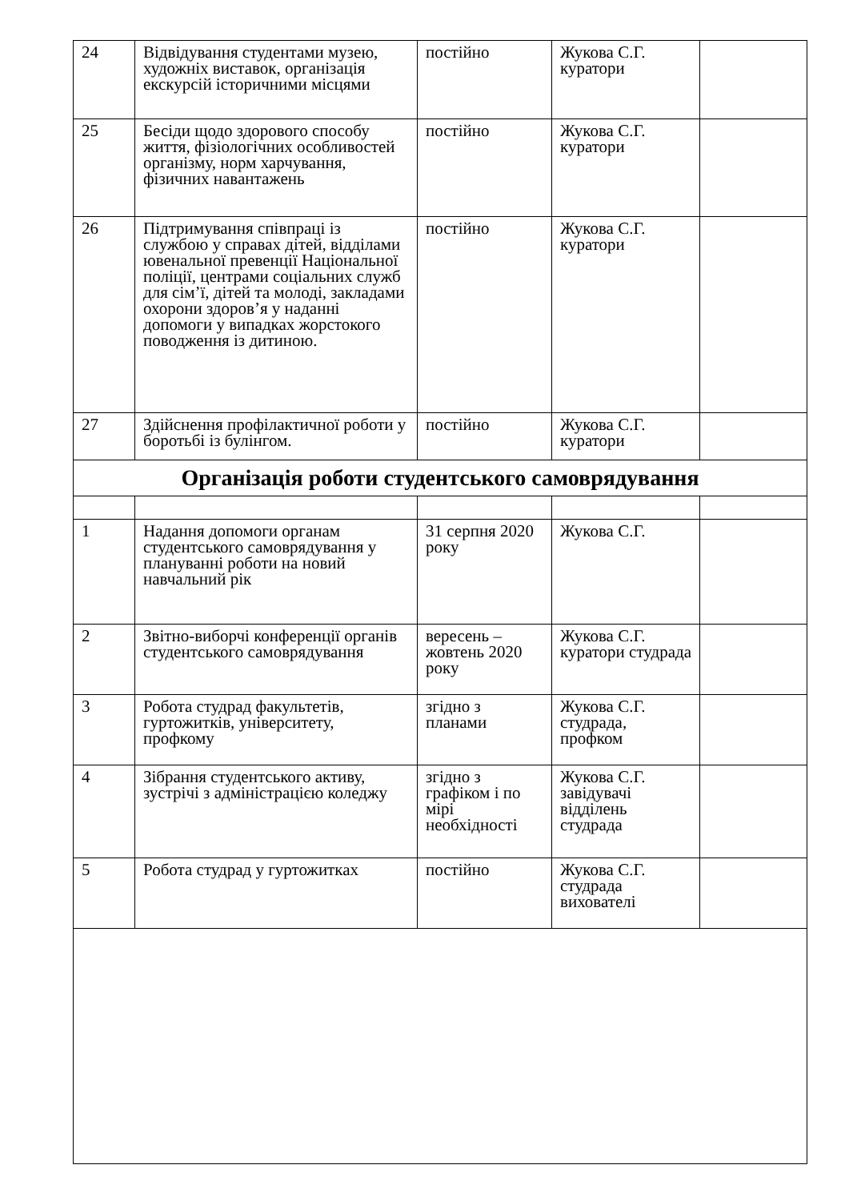| 24 | Відвідування студентами музею, художніх виставок, організація екскурсій історичними місцями | постійно | Жукова С.Г. куратори | |
| 25 | Бесіди щодо здорового способу життя, фізіологічних особливостей організму, норм харчування, фізичних навантажень | постійно | Жукова С.Г. куратори | |
| 26 | Підтримування співпраці із службою у справах дітей, відділами ювенальної превенції Національної поліції, центрами соціальних служб для сім’ї, дітей та молоді, закладами охорони здоров’я у наданні допомоги у випадках жорстокого поводження із дитиною. | постійно | Жукова С.Г. куратори | |
| 27 | Здійснення профілактичної роботи у боротьбі із булінгом. | постійно | Жукова С.Г. куратори | |
| Організація роботи студентського самоврядування | | | | |
| 1 | Надання допомоги органам студентського самоврядування у плануванні роботи на новий навчальний рік | 31 серпня 2020 року | Жукова С.Г. | |
| 2 | Звітно-виборчі конференції органів студентського самоврядування | вересень – жовтень 2020 року | Жукова С.Г. куратори студрада | |
| 3 | Робота студрад факультетів, гуртожитків, університету, профкому | згідно з планами | Жукова С.Г. студрада, профком | |
| 4 | Зібрання студентського активу, зустрічі з адміністрацією коледжу | згідно з графіком і по мірі необхідності | Жукова С.Г. завідувачі відділень студрада | |
| 5 | Робота студрад у гуртожитках | постійно | Жукова С.Г. студрада вихователі | |